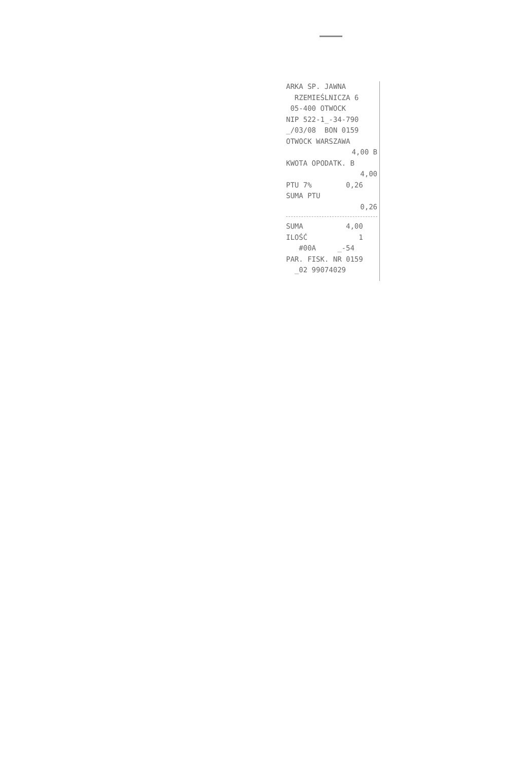ARKA SP. JAWNA
RZEMIEŚLNICZA 6
05-400 OTWOCK
NIP 522-1_-34-790
_/03/08 BON 0159
OTWOCK WARSZAWA
4,00 B
KWOTA OPODATK. B
4,00
PTU 7% 0,26
SUMA PTU
0,26
SUMA 4,00
ILOŚĆ 1
#00A _-54
PAR. FISK. NR 0159
_02 99074029